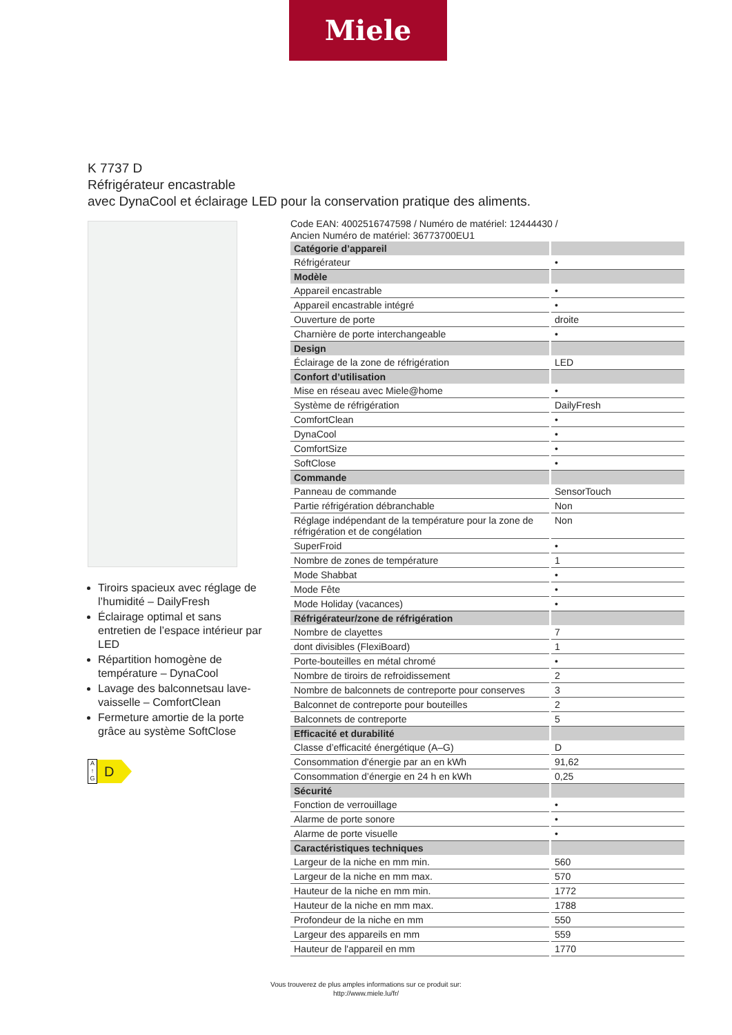Miele
K 7737 D
Réfrigérateur encastrable
avec DynaCool et éclairage LED pour la conservation pratique des aliments.
Tiroirs spacieux avec réglage de l’humidité – DailyFresh
Éclairage optimal et sans entretien de l’espace intérieur par LED
Répartition homogène de température – DynaCool
Lavage des balconnetsau lave-vaisselle – ComfortClean
Fermeture amortie de la porte grâce au système SoftClose
A
↑
G
D
Code EAN: 4002516747598 / Numéro de matériel: 12444430 /
Ancien Numéro de matériel: 36773700EU1
| Catégorie d’appareil | |
| --- | --- |
| Réfrigérateur | • |
| Modèle | |
| Appareil encastrable | • |
| Appareil encastrable intégré | • |
| Ouverture de porte | droite |
| Charnière de porte interchangeable | • |
| Design | |
| Éclairage de la zone de réfrigération | LED |
| Confort d’utilisation | |
| Mise en réseau avec Miele@home | • |
| Système de réfrigération | DailyFresh |
| ComfortClean | • |
| DynaCool | • |
| ComfortSize | • |
| SoftClose | • |
| Commande | |
| Panneau de commande | SensorTouch |
| Partie réfrigération débranchable | Non |
| Réglage indépendant de la température pour la zone de réfrigération et de congélation | Non |
| SuperFroid | • |
| Nombre de zones de température | 1 |
| Mode Shabbat | • |
| Mode Fête | • |
| Mode Holiday (vacances) | • |
| Réfrigérateur/zone de réfrigération | |
| Nombre de clayettes | 7 |
| dont divisibles (FlexiBoard) | 1 |
| Porte-bouteilles en métal chromé | • |
| Nombre de tiroirs de refroidissement | 2 |
| Nombre de balconnets de contreporte pour conserves | 3 |
| Balconnet de contreporte pour bouteilles | 2 |
| Balconnets de contreporte | 5 |
| Efficacité et durabilité | |
| Classe d’efficacité énergétique (A–G) | D |
| Consommation d'énergie par an en kWh | 91,62 |
| Consommation d’énergie en 24 h en kWh | 0,25 |
| Sécurité | |
| Fonction de verrouillage | • |
| Alarme de porte sonore | • |
| Alarme de porte visuelle | • |
| Caractéristiques techniques | |
| Largeur de la niche en mm min. | 560 |
| Largeur de la niche en mm max. | 570 |
| Hauteur de la niche en mm min. | 1772 |
| Hauteur de la niche en mm max. | 1788 |
| Profondeur de la niche en mm | 550 |
| Largeur des appareils en mm | 559 |
| Hauteur de l'appareil en mm | 1770 |
Vous trouverez de plus amples informations sur ce produit sur:
http://www.miele.lu/fr/